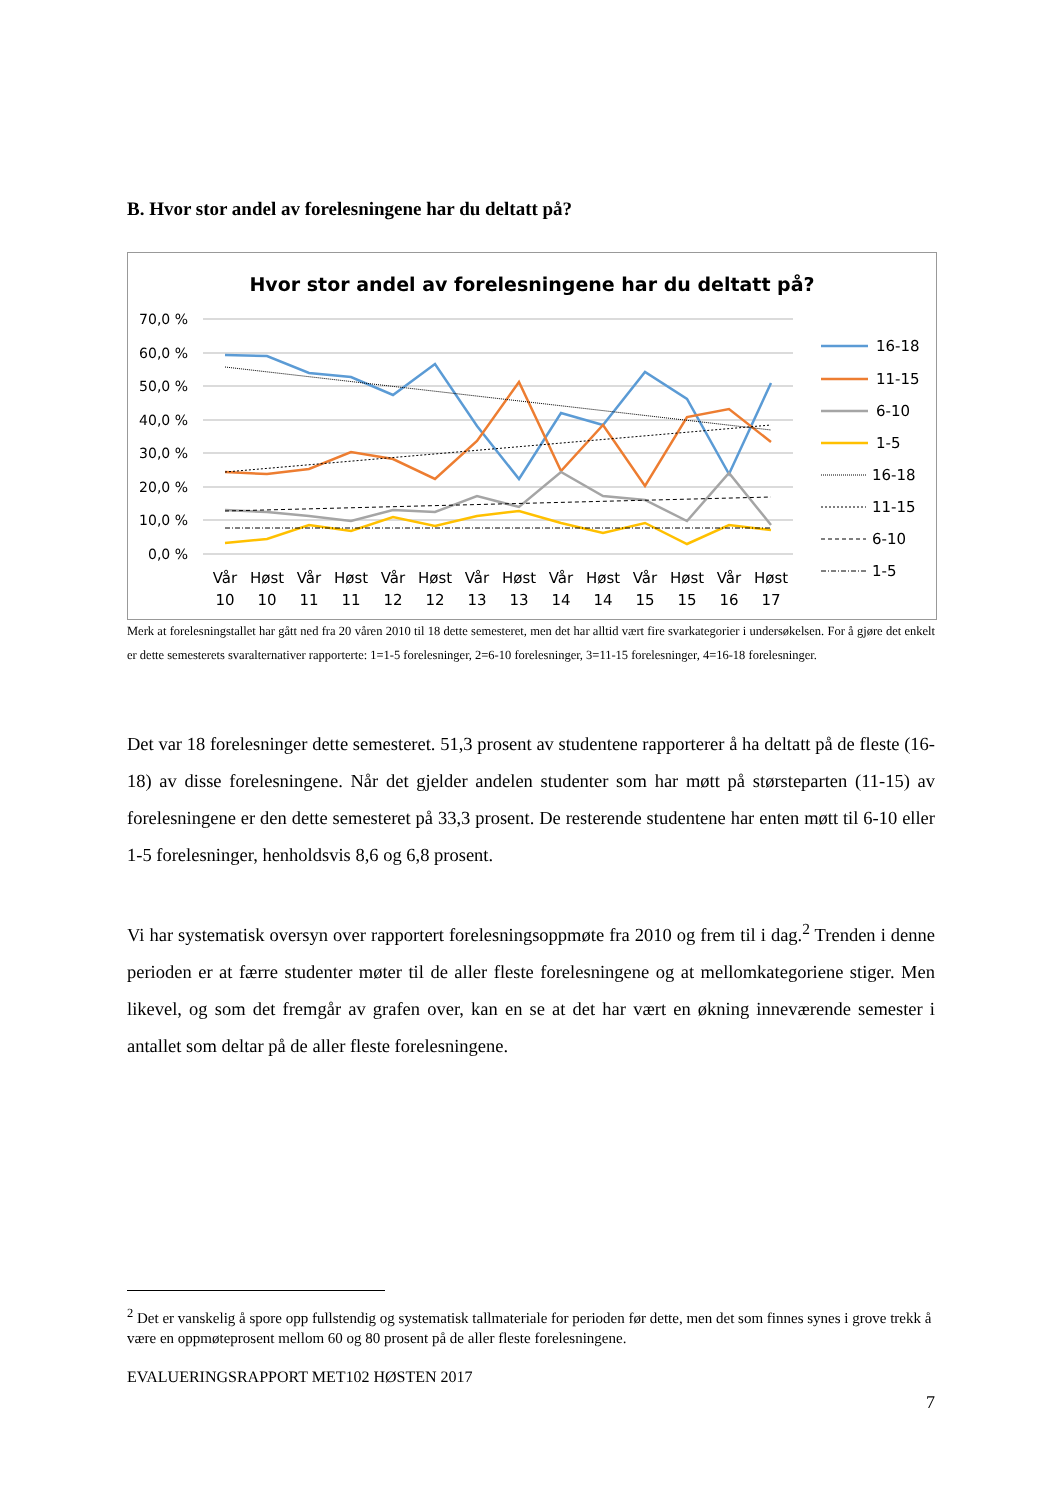B. Hvor stor andel av forelesningene har du deltatt på?
Hvor stor andel av forelesningene har du deltatt på?
70,0 %
60,0 %
50,0 %
40,0 %
30,0 %
20,0 %
10,0 %
0,0 %
Vår
Høst
Vår
Høst
Vår
Høst
Vår
Høst
Vår
Høst
Vår
Høst
Vår
Høst
10
10
11
11
12
12
13
13
14
14
15
15
16
17
16-18
11-15
6-10
1-5
16-18
11-15
6-10
1-5
Merk at forelesningstallet har gått ned fra 20 våren 2010 til 18 dette semesteret, men det har alltid vært fire svarkategorier i undersøkelsen. For å gjøre det enkelt er dette semesterets svaralternativer rapporterte: 1=1-5 forelesninger, 2=6-10 forelesninger, 3=11-15 forelesninger, 4=16-18 forelesninger.
Det var 18 forelesninger dette semesteret. 51,3 prosent av studentene rapporterer å ha deltatt på de fleste (16-18) av disse forelesningene. Når det gjelder andelen studenter som har møtt på størsteparten (11-15) av forelesningene er den dette semesteret på 33,3 prosent. De resterende studentene har enten møtt til 6-10 eller 1-5 forelesninger, henholdsvis 8,6 og 6,8 prosent.
Vi har systematisk oversyn over rapportert forelesningsoppmøte fra 2010 og frem til i dag.<sup>2</sup> Trenden i denne perioden er at færre studenter møter til de aller fleste forelesningene og at mellomkategoriene stiger. Men likevel, og som det fremgår av grafen over, kan en se at det har vært en økning inneværende semester i antallet som deltar på de aller fleste forelesningene.
<sup>2</sup> Det er vanskelig å spore opp fullstendig og systematisk tallmateriale for perioden før dette, men det som finnes synes i grove trekk å være en oppmøteprosent mellom 60 og 80 prosent på de aller fleste forelesningene.
EVALUERINGSRAPPORT MET102 HØSTEN 2017
7